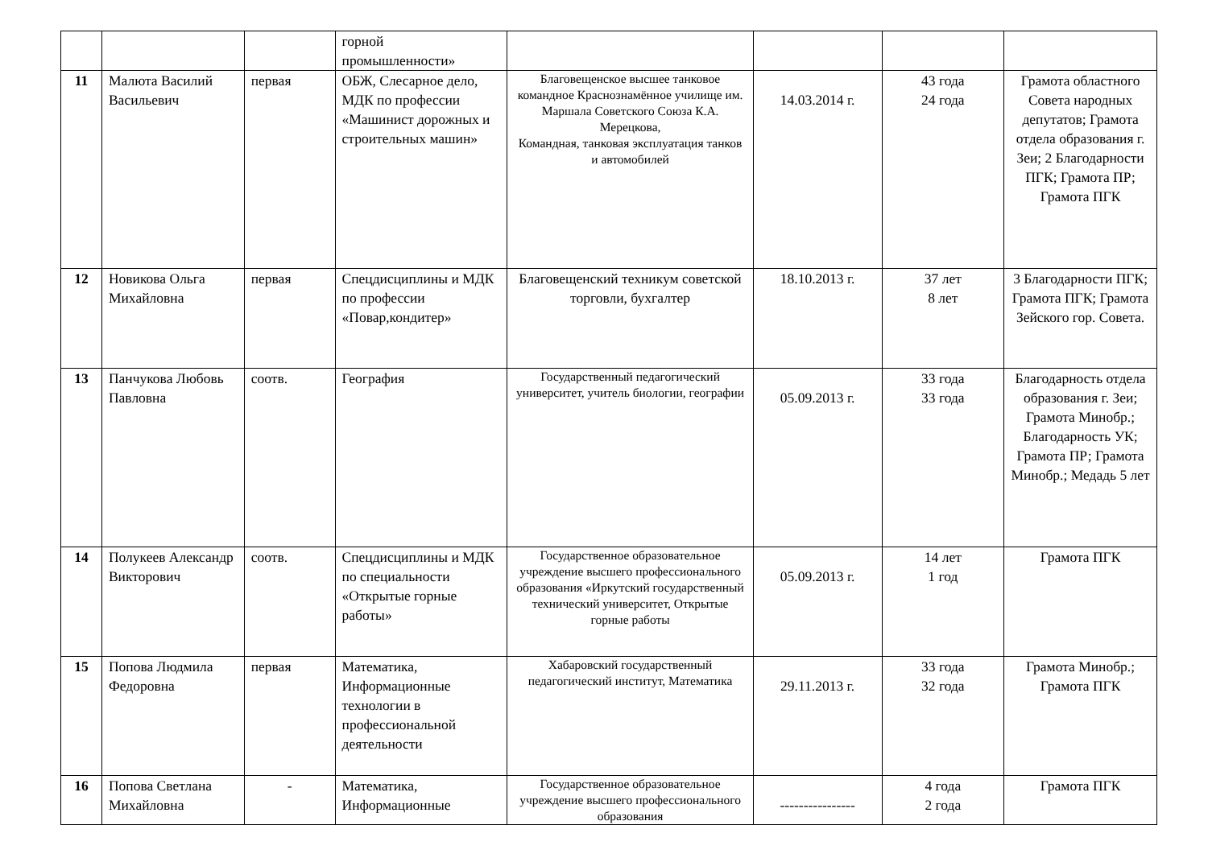| | | | горной промышленности» | | | | |
| 11 | Малюта Василий Васильевич | первая | ОБЖ, Слесарное дело, МДК по профессии «Машинист дорожных и строительных машин» | Благовещенское высшее танковое командное Краснознамённое училище им. Маршала Советского Союза К.А. Мерецкова, Командная, танковая эксплуатация танков и автомобилей | 14.03.2014 г. | 43 года 24 года | Грамота областного Совета народных депутатов; Грамота отдела образования г. Зеи; 2 Благодарности ПГК; Грамота ПР; Грамота ПГК |
| 12 | Новикова Ольга Михайловна | первая | Спецдисциплины и МДК по профессии «Повар,кондитер» | Благовещенский техникум советской торговли, бухгалтер | 18.10.2013 г. | 37 лет 8 лет | 3 Благодарности ПГК; Грамота ПГК; Грамота Зейского гор. Совета. |
| 13 | Панчукова Любовь Павловна | соотв. | География | Государственный педагогический университет, учитель биологии, географии | 05.09.2013 г. | 33 года 33 года | Благодарность отдела образования г. Зеи; Грамота Минобр.; Благодарность УК; Грамота ПР; Грамота Минобр.; Медадь 5 лет |
| 14 | Полукеев Александр Викторович | соотв. | Спецдисциплины и МДК по специальности «Открытые горные работы» | Государственное образовательное учреждение высшего профессионального образования «Иркутский государственный технический университет, Открытые горные работы | 05.09.2013 г. | 14 лет 1 год | Грамота ПГК |
| 15 | Попова Людмила Федоровна | первая | Математика, Информационные технологии в профессиональной деятельности | Хабаровский государственный педагогический институт, Математика | 29.11.2013 г. | 33 года 32 года | Грамота Минобр.; Грамота ПГК |
| 16 | Попова Светлана Михайловна | - | Математика, Информационные | Государственное образовательное учреждение высшего профессионального образования | ---------------- | 4 года 2 года | Грамота ПГК |